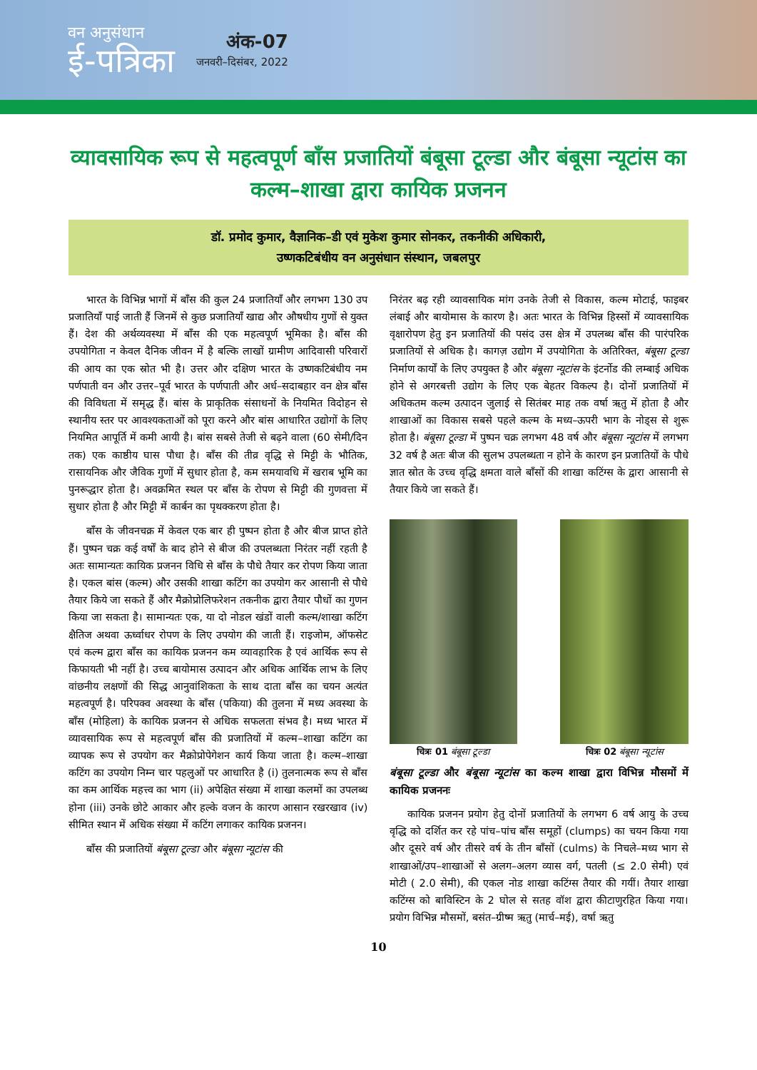वन अनुसंधान
ई-पत्रिका
अंक-07
जनवरी–दिसंबर, 2022
व्यावसायिक रूप से महत्वपूर्ण बाँस प्रजातियों बंबूसा टूल्डा और बंबूसा न्यूटांस का कल्म–शाखा द्वारा कायिक प्रजनन
डॉ. प्रमोद कुमार, वैज्ञानिक–डी एवं मुकेश कुमार सोनकर, तकनीकी अधिकारी,
उष्णकटिबंधीय वन अनुसंधान संस्थान, जबलपुर
भारत के विभिन्न भागों में बाँस की कुल 24 प्रजातियाँ और लगभग 130 उप प्रजातियाँ पाई जाती हैं जिनमें से कुछ प्रजातियाँ खाद्य और औषधीय गुणों से युक्त हैं। देश की अर्थव्यवस्था में बाँस की एक महत्वपूर्ण भूमिका है। बाँस की उपयोगिता न केवल दैनिक जीवन में है बल्कि लाखों ग्रामीण आदिवासी परिवारों की आय का एक स्रोत भी है। उत्तर और दक्षिण भारत के उष्णकटिबंधीय नम पर्णपाती वन और उत्तर–पूर्व भारत के पर्णपाती और अर्ध–सदाबहार वन क्षेत्र बाँस की विविधता में समृद्ध हैं। बांस के प्राकृतिक संसाधनों के नियमित विदोहन से स्थानीय स्तर पर आवश्यकताओं को पूरा करने और बांस आधारित उद्योगों के लिए नियमित आपूर्ति में कमी आयी है। बांस सबसे तेजी से बढ़ने वाला (60 सेमी/दिन तक) एक काष्ठीय घास पौधा है। बाँस की तीव्र वृद्धि से मिट्टी के भौतिक, रासायनिक और जैविक गुणों में सुधार होता है, कम समयावधि में खराब भूमि का पुनरूद्धार होता है। अवक्रमित स्थल पर बाँस के रोपण से मिट्टी की गुणवत्ता में सुधार होता है और मिट्टी में कार्बन का पृथक्करण होता है।
बाँस के जीवनचक्र में केवल एक बार ही पुष्पन होता है और बीज प्राप्त होते हैं। पुष्पन चक्र कई वर्षों के बाद होने से बीज की उपलब्धता निरंतर नहीं रहती है अतः सामान्यतः कायिक प्रजनन विधि से बाँस के पौधे तैयार कर रोपण किया जाता है। एकल बांस (कल्म) और उसकी शाखा कटिंग का उपयोग कर आसानी से पौधे तैयार किये जा सकते हैं और मैक्रोप्रोलिफरेशन तकनीक द्वारा तैयार पौधों का गुणन किया जा सकता है। सामान्यतः एक, या दो नोडल खंडों वाली कल्म/शाखा कटिंग क्षैतिज अथवा ऊर्ध्वाधर रोपण के लिए उपयोग की जाती हैं। राइजोम, ऑफसेट एवं कल्म द्वारा बाँस का कायिक प्रजनन कम व्यावहारिक है एवं आर्थिक रूप से किफायती भी नहीं है। उच्च बायोमास उत्पादन और अधिक आर्थिक लाभ के लिए वांछनीय लक्षणों की सिद्ध आनुवांशिकता के साथ दाता बाँस का चयन अत्यंत महत्वपूर्ण है। परिपक्व अवस्था के बाँस (पकिया) की तुलना में मध्य अवस्था के बाँस (मोहिला) के कायिक प्रजनन से अधिक सफलता संभव है। मध्य भारत में व्यावसायिक रूप से महत्वपूर्ण बाँस की प्रजातियों में कल्म–शाखा कटिंग का व्यापक रूप से उपयोग कर मैक्रोप्रोपेगेशन कार्य किया जाता है। कल्म–शाखा कटिंग का उपयोग निम्न चार पहलुओं पर आधारित है (i) तुलनात्मक रूप से बाँस का कम आर्थिक महत्त्व का भाग (ii) अपेक्षित संख्या में शाखा कलमों का उपलब्ध होना (iii) उनके छोटे आकार और हल्के वजन के कारण आसान रखरखाव (iv) सीमित स्थान में अधिक संख्या में कटिंग लगाकर कायिक प्रजनन।
बाँस की प्रजातियों बंबूसा टूल्डा और बंबूसा न्यूटांस की
निरंतर बढ़ रही व्यावसायिक मांग उनके तेजी से विकास, कल्म मोटाई, फाइबर लंबाई और बायोमास के कारण है। अतः भारत के विभिन्न हिस्सों में व्यावसायिक वृक्षारोपण हेतु इन प्रजातियों की पसंद उस क्षेत्र में उपलब्ध बाँस की पारंपरिक प्रजातियों से अधिक है। कागज़ उद्योग में उपयोगिता के अतिरिक्त, बंबूसा टूल्डा निर्माण कार्यों के लिए उपयुक्त है और बंबूसा न्यूटांस के इंटर्नोड की लम्बाई अधिक होने से अगरबत्ती उद्योग के लिए एक बेहतर विकल्प है। दोनों प्रजातियों में अधिकतम कल्म उत्पादन जुलाई से सितंबर माह तक वर्षा ऋतु में होता है और शाखाओं का विकास सबसे पहले कल्म के मध्य–ऊपरी भाग के नोड्स से शुरू होता है। बंबूसा टूल्डा में पुष्पन चक्र लगभग 48 वर्ष और बंबूसा न्यूटांस में लगभग 32 वर्ष है अतः बीज की सुलभ उपलब्धता न होने के कारण इन प्रजातियों के पौधे ज्ञात स्रोत के उच्च वृद्धि क्षमता वाले बाँसों की शाखा कटिंग्स के द्वारा आसानी से तैयार किये जा सकते हैं।
चित्रः 01 बंबूसा टूल्डा चित्रः 02 बंबूसा न्यूटांस
बंबूसा टूल्डा और बंबूसा न्यूटांस का कल्म शाखा द्वारा विभिन्न मौसमों में कायिक प्रजननः
कायिक प्रजनन प्रयोग हेतु दोनों प्रजातियों के लगभग 6 वर्ष आयु के उच्च वृद्धि को दर्शित कर रहे पांच–पांच बाँस समूहों (clumps) का चयन किया गया और दूसरे वर्ष और तीसरे वर्ष के तीन बाँसों (culms) के निचले–मध्य भाग से शाखाओं/उप–शाखाओं से अलग–अलग व्यास वर्ग, पतली (≤ 2.0 सेमी) एवं मोटी ( 2.0 सेमी), की एकल नोड शाखा कटिंग्स तैयार की गयीं। तैयार शाखा कटिंग्स को बाविस्टिन के 2 घोल से सतह वॉश द्वारा कीटाणुरहित किया गया। प्रयोग विभिन्न मौसमों, बसंत–ग्रीष्म ऋतु (मार्च–मई), वर्षा ऋतु
10